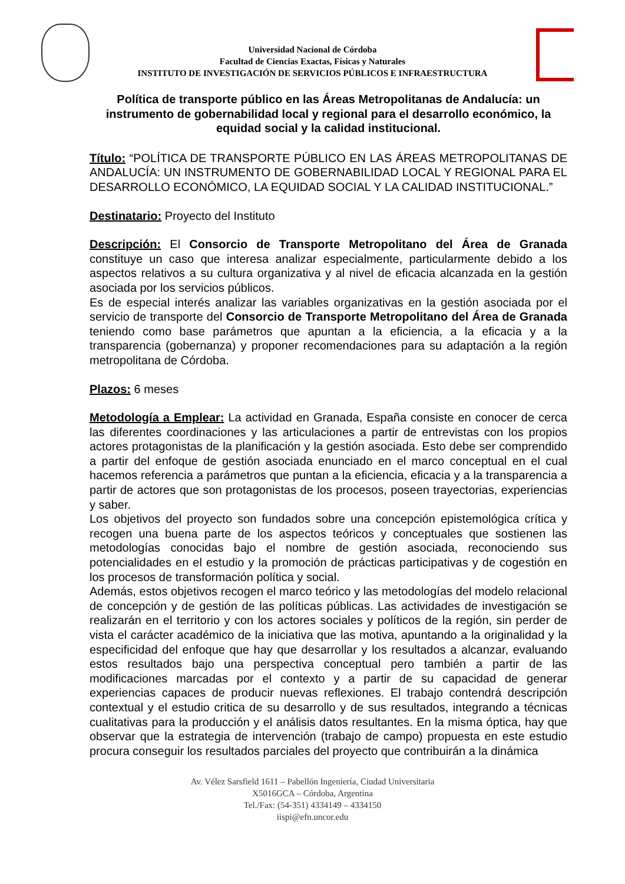Universidad Nacional de Córdoba
Facultad de Ciencias Exactas, Físicas y Naturales
INSTITUTO DE INVESTIGACIÓN DE SERVICIOS PÚBLICOS E INFRAESTRUCTURA
Política de transporte público en las Áreas Metropolitanas de Andalucía: un instrumento de gobernabilidad local y regional para el desarrollo económico, la equidad social y la calidad institucional.
Título: “POLÍTICA DE TRANSPORTE PÚBLICO EN LAS ÁREAS METROPOLITANAS DE ANDALUCÍA: UN INSTRUMENTO DE GOBERNABILIDAD LOCAL Y REGIONAL PARA EL DESARROLLO ECONÓMICO, LA EQUIDAD SOCIAL Y LA CALIDAD INSTITUCIONAL.”
Destinatario: Proyecto del Instituto
Descripción: El Consorcio de Transporte Metropolitano del Área de Granada constituye un caso que interesa analizar especialmente, particularmente debido a los aspectos relativos a su cultura organizativa y al nivel de eficacia alcanzada en la gestión asociada por los servicios públicos.
Es de especial interés analizar las variables organizativas en la gestión asociada por el servicio de transporte del Consorcio de Transporte Metropolitano del Área de Granada teniendo como base parámetros que apuntan a la eficiencia, a la eficacia y a la transparencia (gobernanza) y proponer recomendaciones para su adaptación a la región metropolitana de Córdoba.
Plazos: 6 meses
Metodología a Emplear: La actividad en Granada, España consiste en conocer de cerca las diferentes coordinaciones y las articulaciones a partir de entrevistas con los propios actores protagonistas de la planificación y la gestión asociada. Esto debe ser comprendido a partir del enfoque de gestión asociada enunciado en el marco conceptual en el cual hacemos referencia a parámetros que puntan a la eficiencia, eficacia y a la transparencia a partir de actores que son protagonistas de los procesos, poseen trayectorias, experiencias y saber.
Los objetivos del proyecto son fundados sobre una concepción epistemológica crítica y recogen una buena parte de los aspectos teóricos y conceptuales que sostienen las metodologías conocidas bajo el nombre de gestión asociada, reconociendo sus potencialidades en el estudio y la promoción de prácticas participativas y de cogestión en los procesos de transformación política y social.
Además, estos objetivos recogen el marco teórico y las metodologías del modelo relacional de concepción y de gestión de las políticas públicas. Las actividades de investigación se realizarán en el territorio y con los actores sociales y políticos de la región, sin perder de vista el carácter académico de la iniciativa que las motiva, apuntando a la originalidad y la especificidad del enfoque que hay que desarrollar y los resultados a alcanzar, evaluando estos resultados bajo una perspectiva conceptual pero también a partir de las modificaciones marcadas por el contexto y a partir de su capacidad de generar experiencias capaces de producir nuevas reflexiones. El trabajo contendrá descripción contextual y el estudio critica de su desarrollo y de sus resultados, integrando a técnicas cualitativas para la producción y el análisis datos resultantes. En la misma óptica, hay que observar que la estrategia de intervención (trabajo de campo) propuesta en este estudio procura conseguir los resultados parciales del proyecto que contribuirán a la dinámica
Av. Vélez Sarsfield 1611 – Pabellón Ingeniería, Ciudad Universitaria
X5016GCA – Córdoba, Argentina
Tel./Fax: (54-351) 4334149 – 4334150
iispi@efn.uncor.edu